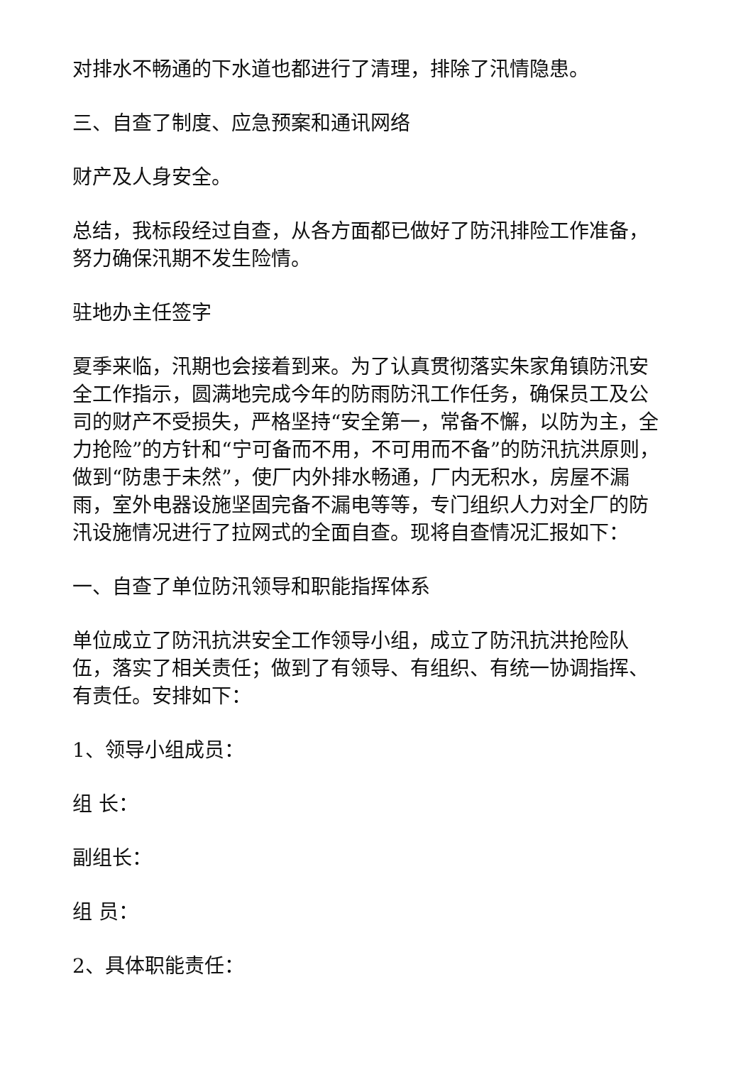对排水不畅通的下水道也都进行了清理，排除了汛情隐患。
三、自查了制度、应急预案和通讯网络
财产及人身安全。
总结，我标段经过自查，从各方面都已做好了防汛排险工作准备，努力确保汛期不发生险情。
驻地办主任签字
夏季来临，汛期也会接着到来。为了认真贯彻落实朱家角镇防汛安全工作指示，圆满地完成今年的防雨防汛工作任务，确保员工及公司的财产不受损失，严格坚持“安全第一，常备不懈，以防为主，全力抢险”的方针和“宁可备而不用，不可用而不备”的防汛抗洪原则，做到“防患于未然”，使厂内外排水畅通，厂内无积水，房屋不漏雨，室外电器设施坚固完备不漏电等等，专门组织人力对全厂的防汛设施情况进行了拉网式的全面自查。现将自查情况汇报如下：
一、自查了单位防汛领导和职能指挥体系
单位成立了防汛抗洪安全工作领导小组，成立了防汛抗洪抢险队伍，落实了相关责任；做到了有领导、有组织、有统一协调指挥、有责任。安排如下：
1、领导小组成员：
组 长：
副组长：
组 员：
2、具体职能责任：